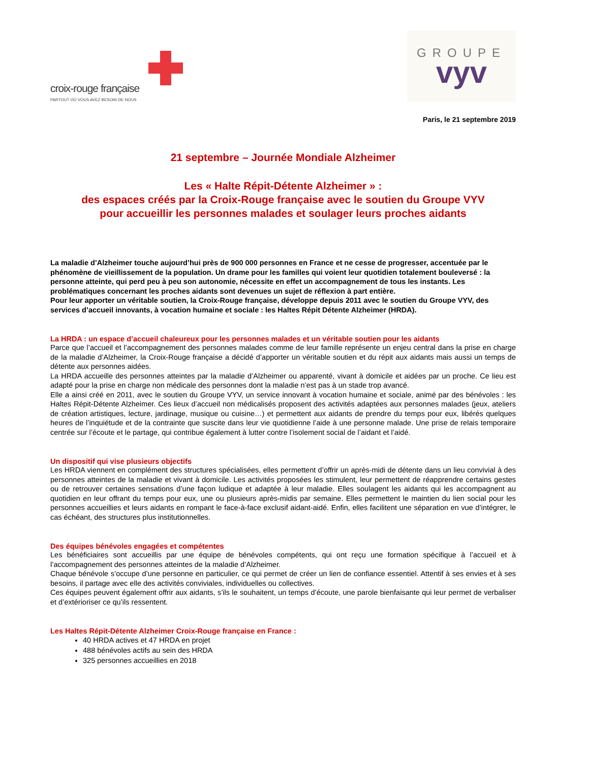croix-rouge française
PARTOUT OÙ VOUS AVEZ BESOIN DE NOUS
GROUPE
vyv
Paris, le 21 septembre 2019
21 septembre – Journée Mondiale Alzheimer
Les « Halte Répit-Détente Alzheimer » :
des espaces créés par la Croix-Rouge française avec le soutien du Groupe VYV
pour accueillir les personnes malades et soulager leurs proches aidants
La maladie d’Alzheimer touche aujourd’hui près de 900 000 personnes en France et ne cesse de progresser, accentuée par le phénomène de vieillissement de la population. Un drame pour les familles qui voient leur quotidien totalement bouleversé : la personne atteinte, qui perd peu à peu son autonomie, nécessite en effet un accompagnement de tous les instants. Les problématiques concernant les proches aidants sont devenues un sujet de réflexion à part entière.
Pour leur apporter un véritable soutien, la Croix-Rouge française, développe depuis 2011 avec le soutien du Groupe VYV, des services d’accueil innovants, à vocation humaine et sociale : les Haltes Répit Détente Alzheimer (HRDA).
La HRDA : un espace d’accueil chaleureux pour les personnes malades et un véritable soutien pour les aidants
Parce que l’accueil et l’accompagnement des personnes malades comme de leur famille représente un enjeu central dans la prise en charge de la maladie d’Alzheimer, la Croix-Rouge française a décidé d’apporter un véritable soutien et du répit aux aidants mais aussi un temps de détente aux personnes aidées.
La HRDA accueille des personnes atteintes par la maladie d’Alzheimer ou apparenté, vivant à domicile et aidées par un proche. Ce lieu est adapté pour la prise en charge non médicale des personnes dont la maladie n’est pas à un stade trop avancé.
Elle a ainsi créé en 2011, avec le soutien du Groupe VYV, un service innovant à vocation humaine et sociale, animé par des bénévoles : les Haltes Répit-Détente Alzheimer. Ces lieux d’accueil non médicalisés proposent des activités adaptées aux personnes malades (jeux, ateliers de création artistiques, lecture, jardinage, musique ou cuisine…) et permettent aux aidants de prendre du temps pour eux, libérés quelques heures de l’inquiétude et de la contrainte que suscite dans leur vie quotidienne l’aide à une personne malade. Une prise de relais temporaire centrée sur l’écoute et le partage, qui contribue également à lutter contre l’isolement social de l’aidant et l’aidé.
Un dispositif qui vise plusieurs objectifs
Les HRDA viennent en complément des structures spécialisées, elles permettent d’offrir un après-midi de détente dans un lieu convivial à des personnes atteintes de la maladie et vivant à domicile. Les activités proposées les stimulent, leur permettent de réapprendre certains gestes ou de retrouver certaines sensations d’une façon ludique et adaptée à leur maladie. Elles soulagent les aidants qui les accompagnent au quotidien en leur offrant du temps pour eux, une ou plusieurs après-midis par semaine. Elles permettent le maintien du lien social pour les personnes accueillies et leurs aidants en rompant le face-à-face exclusif aidant-aidé. Enfin, elles facilitent une séparation en vue d’intégrer, le cas échéant, des structures plus institutionnelles.
Des équipes bénévoles engagées et compétentes
Les bénéficiaires sont accueillis par une équipe de bénévoles compétents, qui ont reçu une formation spécifique à l’accueil et à l’accompagnement des personnes atteintes de la maladie d’Alzheimer.
Chaque bénévole s’occupe d’une personne en particulier, ce qui permet de créer un lien de confiance essentiel. Attentif à ses envies et à ses besoins, il partage avec elle des activités conviviales, individuelles ou collectives.
Ces équipes peuvent également offrir aux aidants, s’ils le souhaitent, un temps d’écoute, une parole bienfaisante qui leur permet de verbaliser et d’extérioriser ce qu’ils ressentent.
Les Haltes Répit-Détente Alzheimer Croix-Rouge française en France :
40 HRDA actives et 47 HRDA en projet
488 bénévoles actifs au sein des HRDA
325 personnes accueillies en 2018